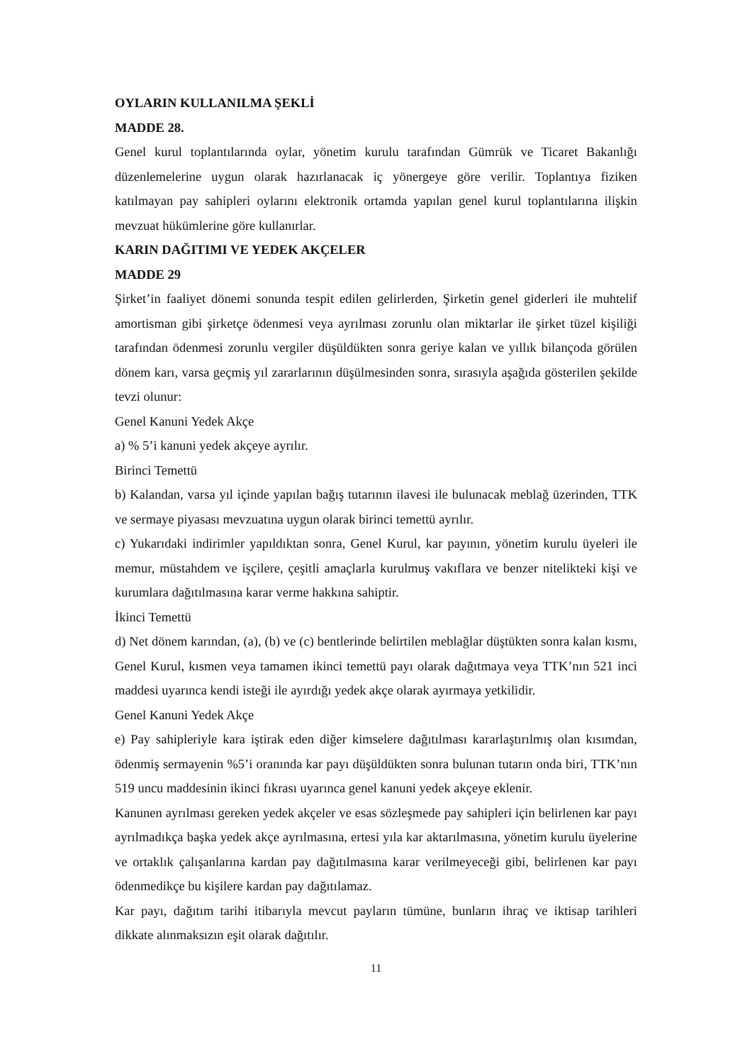OYLARIN KULLANILMA ŞEKLİ
MADDE 28.
Genel kurul toplantılarında oylar, yönetim kurulu tarafından Gümrük ve Ticaret Bakanlığı düzenlemelerine uygun olarak hazırlanacak iç yönergeye göre verilir. Toplantıya fiziken katılmayan pay sahipleri oylarını elektronik ortamda yapılan genel kurul toplantılarına ilişkin mevzuat hükümlerine göre kullanırlar.
KARIN DAĞITIMI VE YEDEK AKÇELER
MADDE 29
Şirket’in faaliyet dönemi sonunda tespit edilen gelirlerden, Şirketin genel giderleri ile muhtelif amortisman gibi şirketçe ödenmesi veya ayrılması zorunlu olan miktarlar ile şirket tüzel kişiliği tarafından ödenmesi zorunlu vergiler düşüldükten sonra geriye kalan ve yıllık bilançoda görülen dönem karı, varsa geçmiş yıl zararlarının düşülmesinden sonra, sırasıyla aşağıda gösterilen şekilde tevzi olunur:
Genel Kanuni Yedek Akçe
a) % 5’i kanuni yedek akçeye ayrılır.
Birinci Temettü
b) Kalandan, varsa yıl içinde yapılan bağış tutarının ilavesi ile bulunacak meblağ üzerinden, TTK ve sermaye piyasası mevzuatına uygun olarak birinci temettü ayrılır.
c) Yukarıdaki indirimler yapıldıktan sonra, Genel Kurul, kar payının, yönetim kurulu üyeleri ile memur, müstahdem ve işçilere, çeşitli amaçlarla kurulmuş vakıflara ve benzer nitelikteki kişi ve kurumlara dağıtılmasına karar verme hakkına sahiptir.
İkinci Temettü
d) Net dönem karından, (a), (b) ve (c) bentlerinde belirtilen meblağlar düştükten sonra kalan kısmı, Genel Kurul, kısmen veya tamamen ikinci temettü payı olarak dağıtmaya veya TTK’nın 521 inci maddesi uyarınca kendi isteği ile ayırdığı yedek akçe olarak ayırmaya yetkilidir.
Genel Kanuni Yedek Akçe
e) Pay sahipleriyle kara iştirak eden diğer kimselere dağıtılması kararlaştırılmış olan kısımdan, ödenmiş sermayenin %5’i oranında kar payı düşüldükten sonra bulunan tutarın onda biri, TTK’nın 519 uncu maddesinin ikinci fıkrası uyarınca genel kanuni yedek akçeye eklenir.
Kanunen ayrılması gereken yedek akçeler ve esas sözleşmede pay sahipleri için belirlenen kar payı ayrılmadıkça başka yedek akçe ayrılmasına, ertesi yıla kar aktarılmasına, yönetim kurulu üyelerine ve ortaklık çalışanlarına kardan pay dağıtılmasına karar verilmeyeceği gibi, belirlenen kar payı ödenmedikçe bu kişilere kardan pay dağıtılamaz.
Kar payı, dağıtım tarihi itibarıyla mevcut payların tümüne, bunların ihraç ve iktisap tarihleri dikkate alınmaksızın eşit olarak dağıtılır.
11